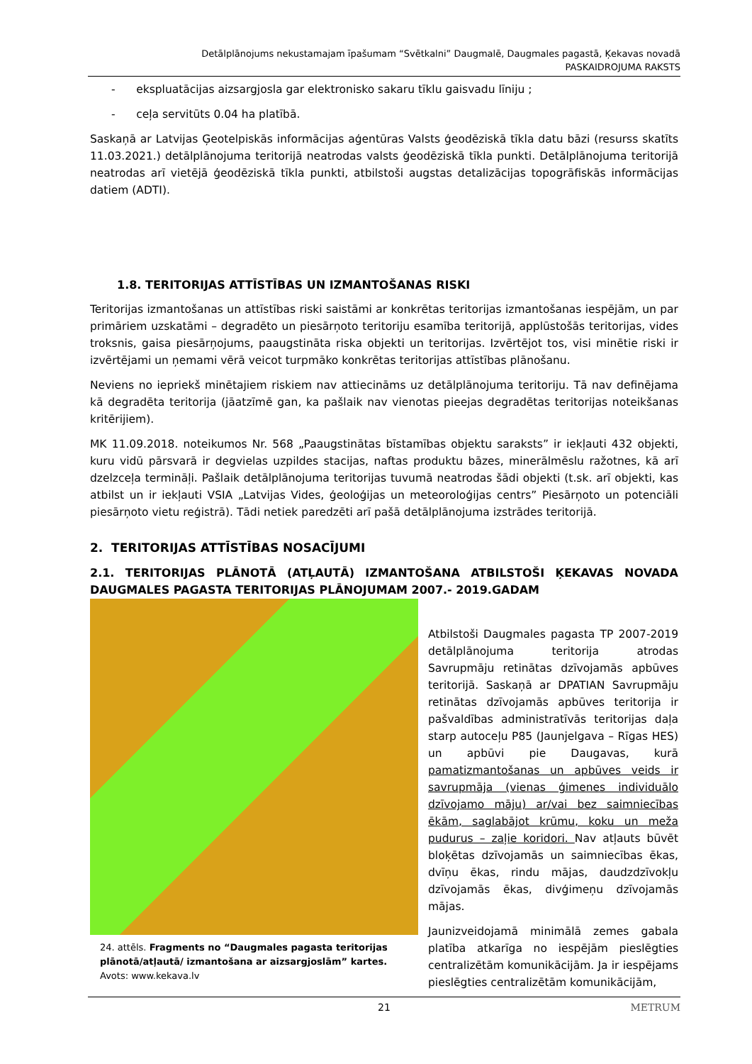Detālplānojums nekustamajam īpašumam “Svētkalni” Daugmalē, Daugmales pagastā, Ķekavas novadā
PASKAIDROJUMA RAKSTS
- ekspluatācijas aizsargjosla gar elektronisko sakaru tīklu gaisvadu līniju ;
- ceļa servitūts 0.04 ha platībā.
Saskaņā ar Latvijas Ģeotelpiskās informācijas aģentūras Valsts ģeodēziskā tīkla datu bāzi (resurss skatīts 11.03.2021.) detālplānojuma teritorijā neatrodas valsts ģeodēziskā tīkla punkti. Detālplānojuma teritorijā neatrodas arī vietējā ģeodēziskā tīkla punkti, atbilstoši augstas detalizācijas topogrāfiskās informācijas datiem (ADTI).
1.8. TERITORIJAS ATTĪSTĪBAS UN IZMANTOŠANAS RISKI
Teritorijas izmantošanas un attīstības riski saistāmi ar konkrētas teritorijas izmantošanas iespējām, un par primāriem uzskatāmi – degradēto un piesārņoto teritoriju esamība teritorijā, applūstošās teritorijas, vides troksnis, gaisa piesārņojums, paaugstināta riska objekti un teritorijas. Izvērtējot tos, visi minētie riski ir izvērtējami un ņemami vērā veicot turpmāko konkrētas teritorijas attīstības plānošanu.
Neviens no iepriekš minētajiem riskiem nav attiecināms uz detālplānojuma teritoriju. Tā nav definējama kā degradēta teritorija (jāatzīmē gan, ka pašlaik nav vienotas pieejas degradētas teritorijas noteikšanas kritērijiem).
MK 11.09.2018. noteikumos Nr. 568 „Paaugstinātas bīstamības objektu saraksts” ir iekļauti 432 objekti, kuru vidū pārsvarā ir degvielas uzpildes stacijas, naftas produktu bāzes, minerālmēslu ražotnes, kā arī dzelzceļa termināļi. Pašlaik detālplānojuma teritorijas tuvumā neatrodas šādi objekti (t.sk. arī objekti, kas atbilst un ir iekļauti VSIA „Latvijas Vides, ģeoloģijas un meteoroloģijas centrs” Piesārņoto un potenciāli piesārņoto vietu reģistrā). Tādi netiek paredzēti arī pašā detālplānojuma izstrādes teritorijā.
2. TERITORIJAS ATTĪSTĪBAS NOSACĪJUMI
2.1. TERITORIJAS PLĀNOTĀ (ATĻAUTĀ) IZMANTOŠANA ATBILSTOŠI ĶEKAVAS NOVADA DAUGMALES PAGASTA TERITORIJAS PLĀNOJUMAM 2007.- 2019.GADAM
24. attēls. Fragments no “Daugmales pagasta teritorijas plānotā/atļautā/ izmantošana ar aizsargjoslām” kartes. Avots: www.kekava.lv
Atbilstoši Daugmales pagasta TP 2007-2019 detālplānojuma teritorija atrodas Savrupmāju retinātas dzīvojamās apbūves teritorijā. Saskaņā ar DPATIAN Savrupmāju retinātas dzīvojamās apbūves teritorija ir pašvaldības administratīvās teritorijas daļa starp autoceļu P85 (Jaunjelgava – Rīgas HES) un apbūvi pie Daugavas, kurā pamatizmantošanas un apbūves veids ir savrupmāja (vienas ģimenes individuālo dzīvojamo māju) ar/vai bez saimniecības ēkām, saglabājot krūmu, koku un meža pudurus – zaļie koridori. Nav atļauts būvēt bloķētas dzīvojamās un saimniecības ēkas, dvīņu ēkas, rindu mājas, daudzdzīvokļu dzīvojamās ēkas, divģimeņu dzīvojamās mājas.
Jaunizveidojamā minimālā zemes gabala platība atkarīga no iespējām pieslēgties centralizētām komunikācijām. Ja ir iespējams pieslēgties centralizētām komunikācijām,
21 METRUM